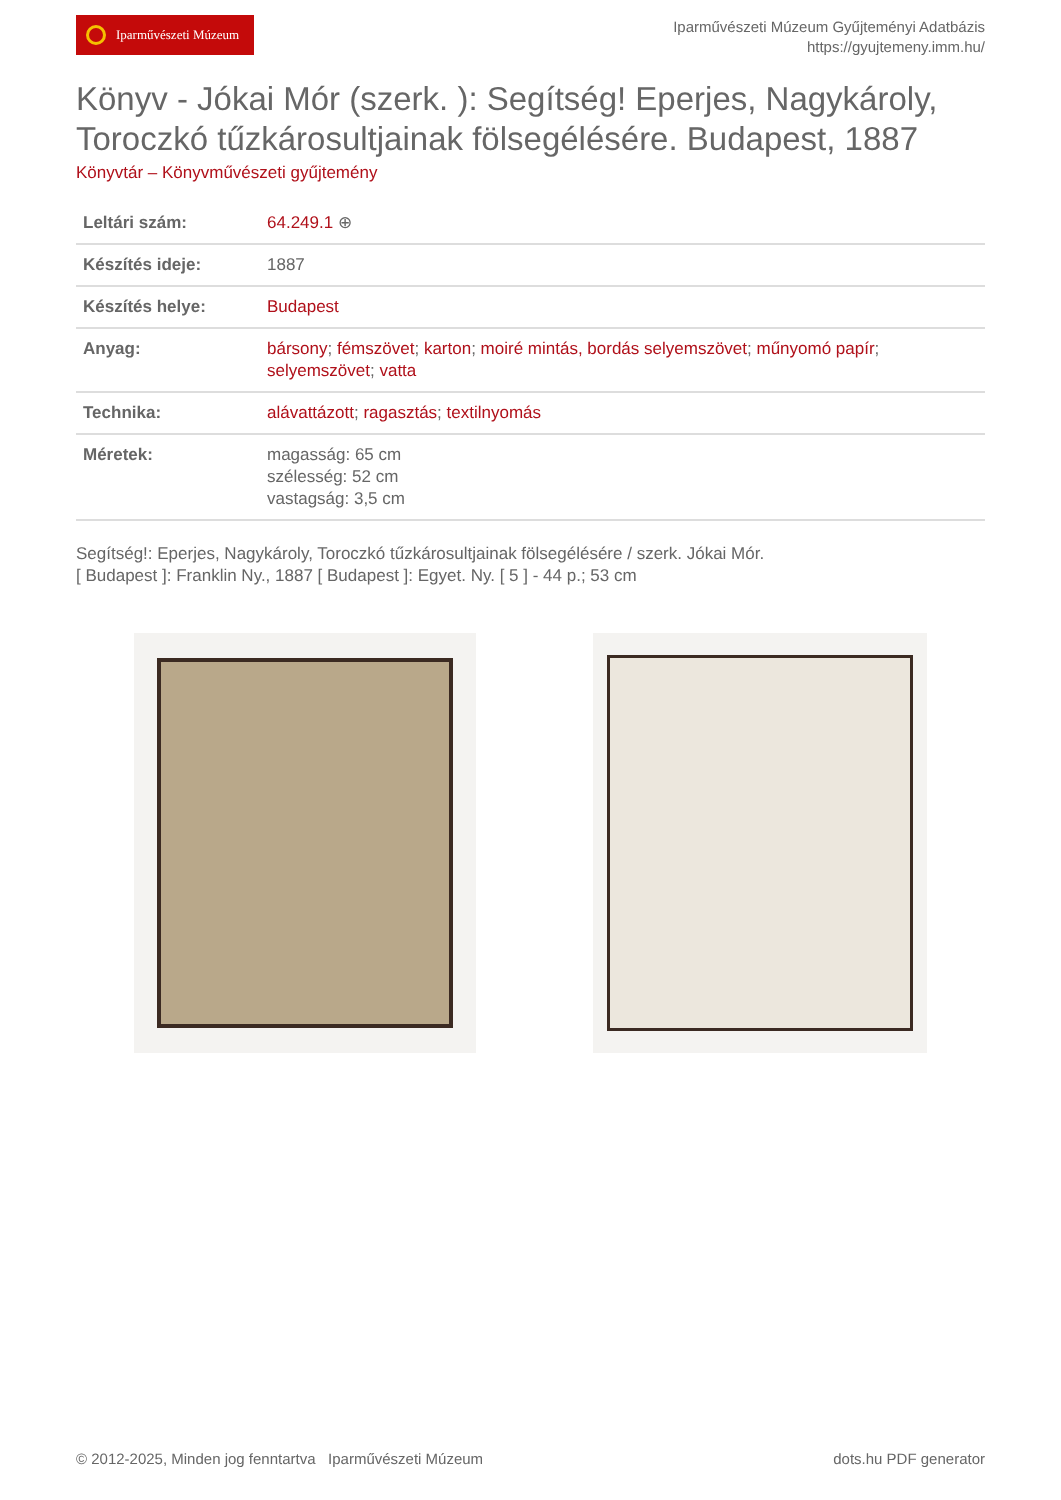Iparművészeti Múzeum
Iparművészeti Múzeum Gyűjteményi Adatbázis
https://gyujtemeny.imm.hu/
Könyv - Jókai Mór (szerk. ): Segítség! Eperjes, Nagykároly, Toroczkó tűzkárosultjainak fölsegélésére. Budapest, 1887
Könyvtár – Könyvművészeti gyűjtemény
| Leltári szám: | 64.249.1 ⊕ |
| Készítés ideje: | 1887 |
| Készítés helye: | Budapest |
| Anyag: | bársony ; fémszövet ; karton ; moiré mintás, bordás selyemszövet ; műnyomó papír ; selyemszövet ; vatta |
| Technika: | alávattázott ; ragasztás ; textilnyomás |
| Méretek: | magasság: 65 cm szélesség: 52 cm vastagság: 3,5 cm |
Segítség!: Eperjes, Nagykároly, Toroczkó tűzkárosultjainak fölsegélésére / szerk. Jókai Mór.
[ Budapest ]: Franklin Ny., 1887 [ Budapest ]: Egyet. Ny. [ 5 ] - 44 p.; 53 cm
© 2012-2025, Minden jog fenntartva Iparművészeti Múzeum
dots.hu PDF generator